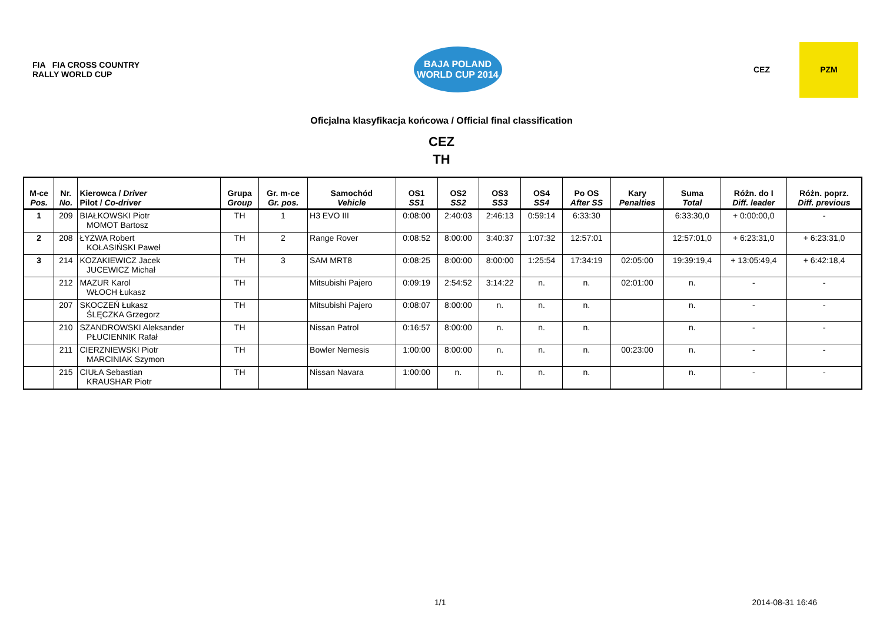FIA FIA CROSS COUNTRY RALLY WORLD CUP
BAJA POLAND
WORLD CUP 2014
CEZ
PZM
Oficjalna klasyfikacja końcowa / Official final classification
CEZ
TH
| M-ce Pos. | Nr. No. | Kierowca / Driver Pilot / Co-driver | Grupa Group | Gr. m-ce Gr. pos. | Samochód Vehicle | OS1 SS1 | OS2 SS2 | OS3 SS3 | OS4 SS4 | Po OS After SS | Kary Penalties | Suma Total | Różn. do I Diff. leader | Różn. poprz. Diff. previous |
| --- | --- | --- | --- | --- | --- | --- | --- | --- | --- | --- | --- | --- | --- | --- |
| 1 | 209 | BIAŁKOWSKI Piotr MOMOT Bartosz | TH | 1 | H3 EVO III | 0:08:00 | 2:40:03 | 2:46:13 | 0:59:14 | 6:33:30 | | 6:33:30,0 | + 0:00:00,0 | - |
| 2 | 208 | ŁYŻWA Robert KOŁASIŃSKI Paweł | TH | 2 | Range Rover | 0:08:52 | 8:00:00 | 3:40:37 | 1:07:32 | 12:57:01 | | 12:57:01,0 | + 6:23:31,0 | + 6:23:31,0 |
| 3 | 214 | KOZAKIEWICZ Jacek JUCEWICZ Michał | TH | 3 | SAM MRT8 | 0:08:25 | 8:00:00 | 8:00:00 | 1:25:54 | 17:34:19 | 02:05:00 | 19:39:19,4 | + 13:05:49,4 | + 6:42:18,4 |
| | 212 | MAZUR Karol WŁOCH Łukasz | TH | | Mitsubishi Pajero | 0:09:19 | 2:54:52 | 3:14:22 | n. | n. | 02:01:00 | n. | - | - |
| | 207 | SKOCZEŃ Łukasz ŚLĘCZKA Grzegorz | TH | | Mitsubishi Pajero | 0:08:07 | 8:00:00 | n. | n. | n. | | n. | - | - |
| | 210 | SZANDROWSKI Aleksander PŁUCIENNIK Rafał | TH | | Nissan Patrol | 0:16:57 | 8:00:00 | n. | n. | n. | | n. | - | - |
| | 211 | CIERZNIEWSKI Piotr MARCINIAK Szymon | TH | | Bowler Nemesis | 1:00:00 | 8:00:00 | n. | n. | n. | 00:23:00 | n. | - | - |
| | 215 | CIUŁA Sebastian KRAUSHAR Piotr | TH | | Nissan Navara | 1:00:00 | n. | n. | n. | n. | | n. | - | - |
1/1 2014-08-31 16:46